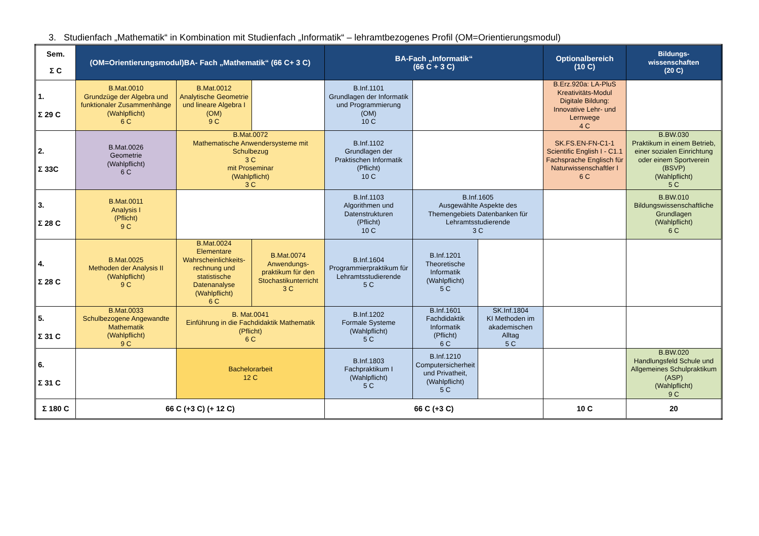3. Studienfach „Mathematik“ in Kombination mit Studienfach „Informatik“ – lehramtbezogenes Profil (OM=Orientierungsmodul)
| Sem. Σ C | (OM=Orientierungsmodul)BA- Fach „Mathematik“ (66 C+ 3 C) | | | BA-Fach „Informatik“ (66 C + 3 C) | | | Optionalbereich (10 C) | Bildungs- wissenschaften (20 C) |
| --- | --- | --- | --- | --- | --- | --- | --- | --- |
| 1. Σ 29 C | B.Mat.0010 Grundzüge der Algebra und funktionaler Zusammenhänge (Wahlpflicht) 6 C | B.Mat.0012 Analytische Geometrie und lineare Algebra I (OM) 9 C | | B.Inf.1101 Grundlagen der Informatik und Programmierung (OM) 10 C | | | B.Erz.920a: LA-PluS Kreativitäts-Modul Digitale Bildung: Innovative Lehr- und Lernwege 4 C | |
| 2. Σ 33C | B.Mat.0026 Geometrie (Wahlpflicht) 6 C | B.Mat.0072 Mathematische Anwendersysteme mit Schulbezug 3 C mit Proseminar (Wahlpflicht) 3 C | | B.Inf.1102 Grundlagen der Praktischen Informatik (Pflicht) 10 C | | | SK.FS.EN-FN-C1-1 Scientific English I - C1.1 Fachsprache Englisch für Naturwissenschaftler I 6 C | B.BW.030 Praktikum in einem Betrieb, einer sozialen Einrichtung oder einem Sportverein (BSVP) (Wahlpflicht) 5 C |
| 3. Σ 28 C | B.Mat.0011 Analysis I (Pflicht) 9 C | | | B.Inf.1103 Algorithmen und Datenstrukturen (Pflicht) 10 C | B.Inf.1605 Ausgewählte Aspekte des Themengebiets Datenbanken für Lehramtsstudierende 3 C | | | B.BW.010 Bildungswissenschaftliche Grundlagen (Wahlpflicht) 6 C |
| 4. Σ 28 C | B.Mat.0025 Methoden der Analysis II (Wahlpflicht) 9 C | B.Mat.0024 Elementare Wahrscheinlichkeits-rechnung und statistische Datenanalyse (Wahlpflicht) 6 C | B.Mat.0074 Anwendungs-praktikum für den Stochastikunterricht 3 C | B.Inf.1604 Programmierpraktikum für Lehramtsstudierende 5 C | B.Inf.1201 Theoretische Informatik (Wahlpflicht) 5 C | | | |
| 5. Σ 31 C | B.Mat.0033 Schulbezogene Angewandte Mathematik (Wahlpflicht) 9 C | B. Mat.0041 Einführung in die Fachdidaktik Mathematik (Pflicht) 6 C | | B.Inf.1202 Formale Systeme (Wahlpflicht) 5 C | B.Inf.1601 Fachdidaktik Informatik (Pflicht) 6 C | SK.Inf.1804 KI Methoden im akademischen Alltag 5 C | | |
| 6. Σ 31 C | | Bachelorarbeit 12 C | | B.Inf.1803 Fachpraktikum I (Wahlpflicht) 5 C | B.Inf.1210 Computersicherheit und Privatheit, (Wahlpflicht) 5 C | | | B.BW.020 Handlungsfeld Schule und Allgemeines Schulpraktikum (ASP) (Wahlpflicht) 9 C |
| Σ 180 C | 66 C (+3 C) (+ 12 C) | | | 66 C (+3 C) | | | 10 C | 20 |